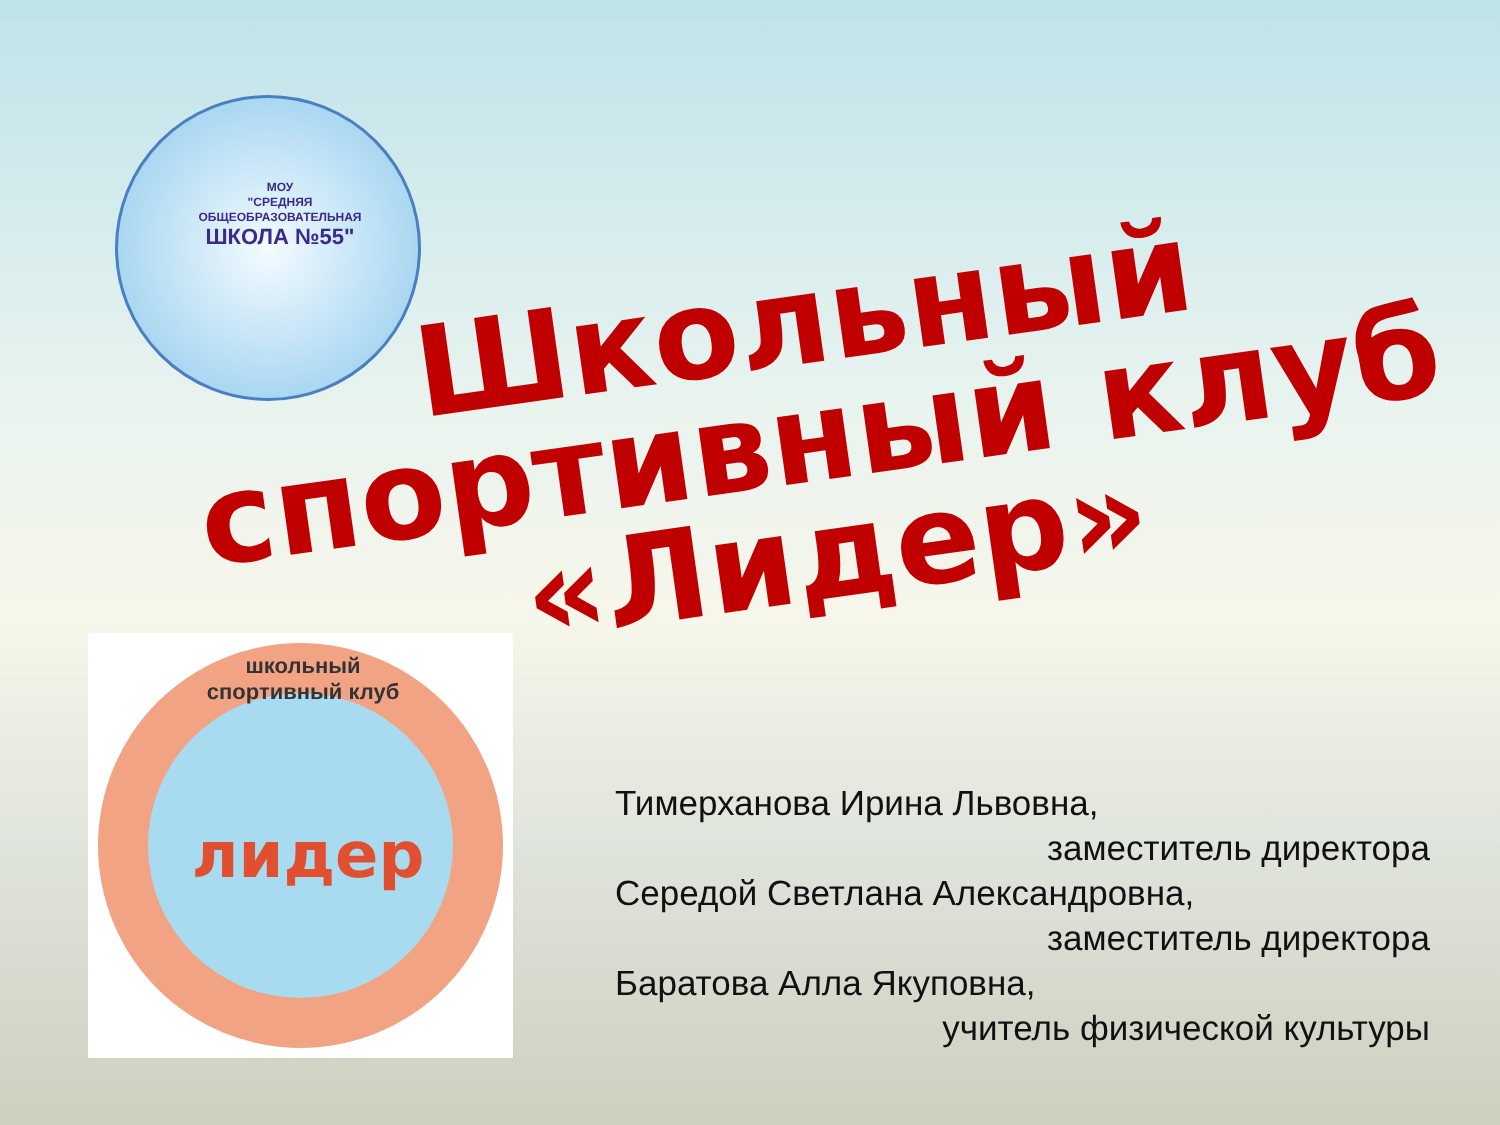МОУ
"СРЕДНЯЯ
ОБЩЕОБРАЗОВАТЕЛЬНАЯ
ШКОЛА №55"
Школьный
спортивный клуб
«Лидер»
школьный спортивный клуб
лидер
Тимерханова Ирина Львовна,
заместитель директора
Середой Светлана Александровна,
заместитель директора
Баратова Алла Якуповна,
учитель физической культуры